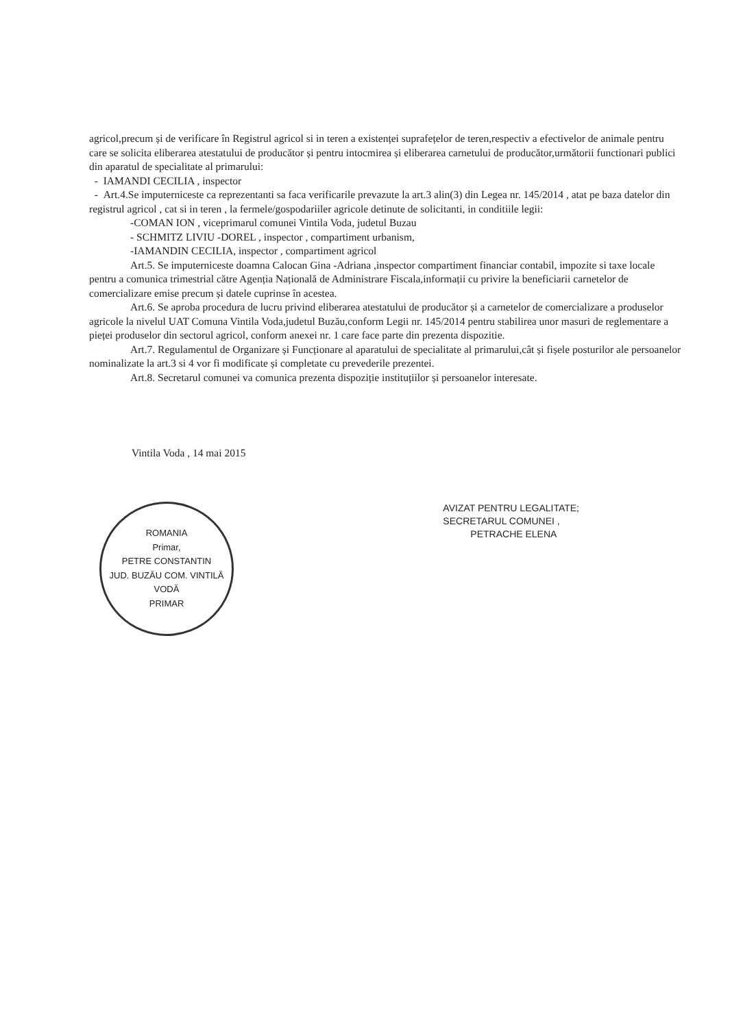agricol,precum și de verificare în Registrul agricol si in teren a existenței suprafețelor de teren,respectiv a efectivelor de animale pentru care se solicita eliberarea atestatului de producător și pentru intocmirea și eliberarea carnetului de producător,următorii functionari publici din aparatul de specialitate al primarului:
- IAMANDI CECILIA , inspector
- Art.4.Se imputerniceste ca reprezentanti sa faca verificarile prevazute la art.3 alin(3) din Legea nr. 145/2014 , atat pe baza datelor din registrul agricol , cat si in teren , la fermele/gospodariiler agricole detinute de solicitanti, in conditiile legii:
-COMAN ION , viceprimarul comunei Vintila Voda, judetul Buzau
- SCHMITZ LIVIU -DOREL , inspector , compartiment urbanism,
-IAMANDIN CECILIA, inspector , compartiment agricol
Art.5. Se imputerniceste doamna Calocan Gina -Adriana ,inspector compartiment financiar contabil, impozite si taxe locale pentru a comunica trimestrial către Agenția Națională de Administrare Fiscala,informații cu privire la beneficiarii carnetelor de comercializare emise precum și datele cuprinse în acestea.
Art.6. Se aproba procedura de lucru privind eliberarea atestatului de producător și a carnetelor de comercializare a produselor agricole la nivelul UAT Comuna Vintila Voda,judetul Buzău,conform Legii nr. 145/2014 pentru stabilirea unor masuri de reglementare a pieței produselor din sectorul agricol, conform anexei nr. 1 care face parte din prezenta dispozitie.
Art.7. Regulamentul de Organizare și Funcționare al aparatului de specialitate al primarului,cât și fișele posturilor ale persoanelor nominalizate la art.3 si 4 vor fi modificate și completate cu prevederile prezentei.
Art.8. Secretarul comunei va comunica prezenta dispoziție instituțiilor și persoanelor interesate.
Vintila Voda , 14 mai 2015
ROMANIA
Primar,
PETRE CONSTANTIN
JUD. BUZĂU COM. VINTILĂ VODĂ
PRIMAR
AVIZAT PENTRU LEGALITATE;
SECRETARUL COMUNEI ,
PETRACHE ELENA